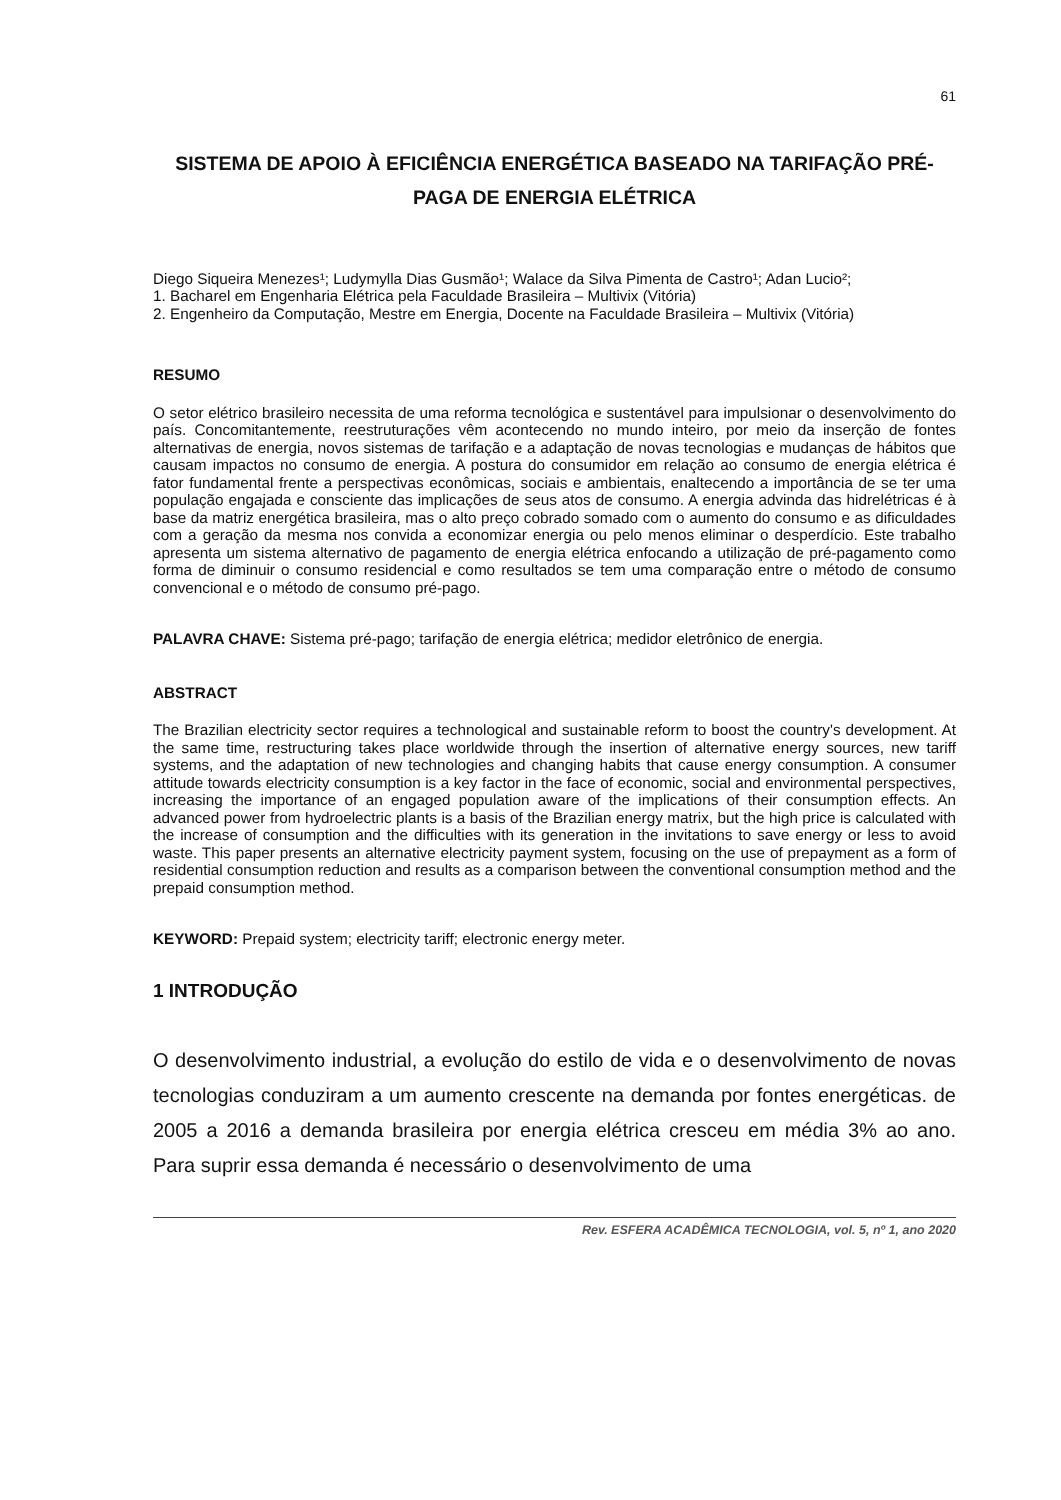61
SISTEMA DE APOIO À EFICIÊNCIA ENERGÉTICA BASEADO NA TARIFAÇÃO PRÉ-PAGA DE ENERGIA ELÉTRICA
Diego Siqueira Menezes¹; Ludymylla Dias Gusmão¹; Walace da Silva Pimenta de Castro¹; Adan Lucio²;
1. Bacharel em Engenharia Elétrica pela Faculdade Brasileira – Multivix (Vitória)
2. Engenheiro da Computação, Mestre em Energia, Docente na Faculdade Brasileira – Multivix (Vitória)
RESUMO
O setor elétrico brasileiro necessita de uma reforma tecnológica e sustentável para impulsionar o desenvolvimento do país. Concomitantemente, reestruturações vêm acontecendo no mundo inteiro, por meio da inserção de fontes alternativas de energia, novos sistemas de tarifação e a adaptação de novas tecnologias e mudanças de hábitos que causam impactos no consumo de energia. A postura do consumidor em relação ao consumo de energia elétrica é fator fundamental frente a perspectivas econômicas, sociais e ambientais, enaltecendo a importância de se ter uma população engajada e consciente das implicações de seus atos de consumo. A energia advinda das hidrelétricas é à base da matriz energética brasileira, mas o alto preço cobrado somado com o aumento do consumo e as dificuldades com a geração da mesma nos convida a economizar energia ou pelo menos eliminar o desperdício. Este trabalho apresenta um sistema alternativo de pagamento de energia elétrica enfocando a utilização de pré-pagamento como forma de diminuir o consumo residencial e como resultados se tem uma comparação entre o método de consumo convencional e o método de consumo pré-pago.
PALAVRA CHAVE: Sistema pré-pago; tarifação de energia elétrica; medidor eletrônico de energia.
ABSTRACT
The Brazilian electricity sector requires a technological and sustainable reform to boost the country's development. At the same time, restructuring takes place worldwide through the insertion of alternative energy sources, new tariff systems, and the adaptation of new technologies and changing habits that cause energy consumption. A consumer attitude towards electricity consumption is a key factor in the face of economic, social and environmental perspectives, increasing the importance of an engaged population aware of the implications of their consumption effects. An advanced power from hydroelectric plants is a basis of the Brazilian energy matrix, but the high price is calculated with the increase of consumption and the difficulties with its generation in the invitations to save energy or less to avoid waste. This paper presents an alternative electricity payment system, focusing on the use of prepayment as a form of residential consumption reduction and results as a comparison between the conventional consumption method and the prepaid consumption method.
KEYWORD: Prepaid system; electricity tariff; electronic energy meter.
1 INTRODUÇÃO
O desenvolvimento industrial, a evolução do estilo de vida e o desenvolvimento de novas tecnologias conduziram a um aumento crescente na demanda por fontes energéticas. de 2005 a 2016 a demanda brasileira por energia elétrica cresceu em média 3% ao ano. Para suprir essa demanda é necessário o desenvolvimento de uma
Rev. ESFERA ACADÊMICA TECNOLOGIA, vol. 5, nº 1, ano 2020